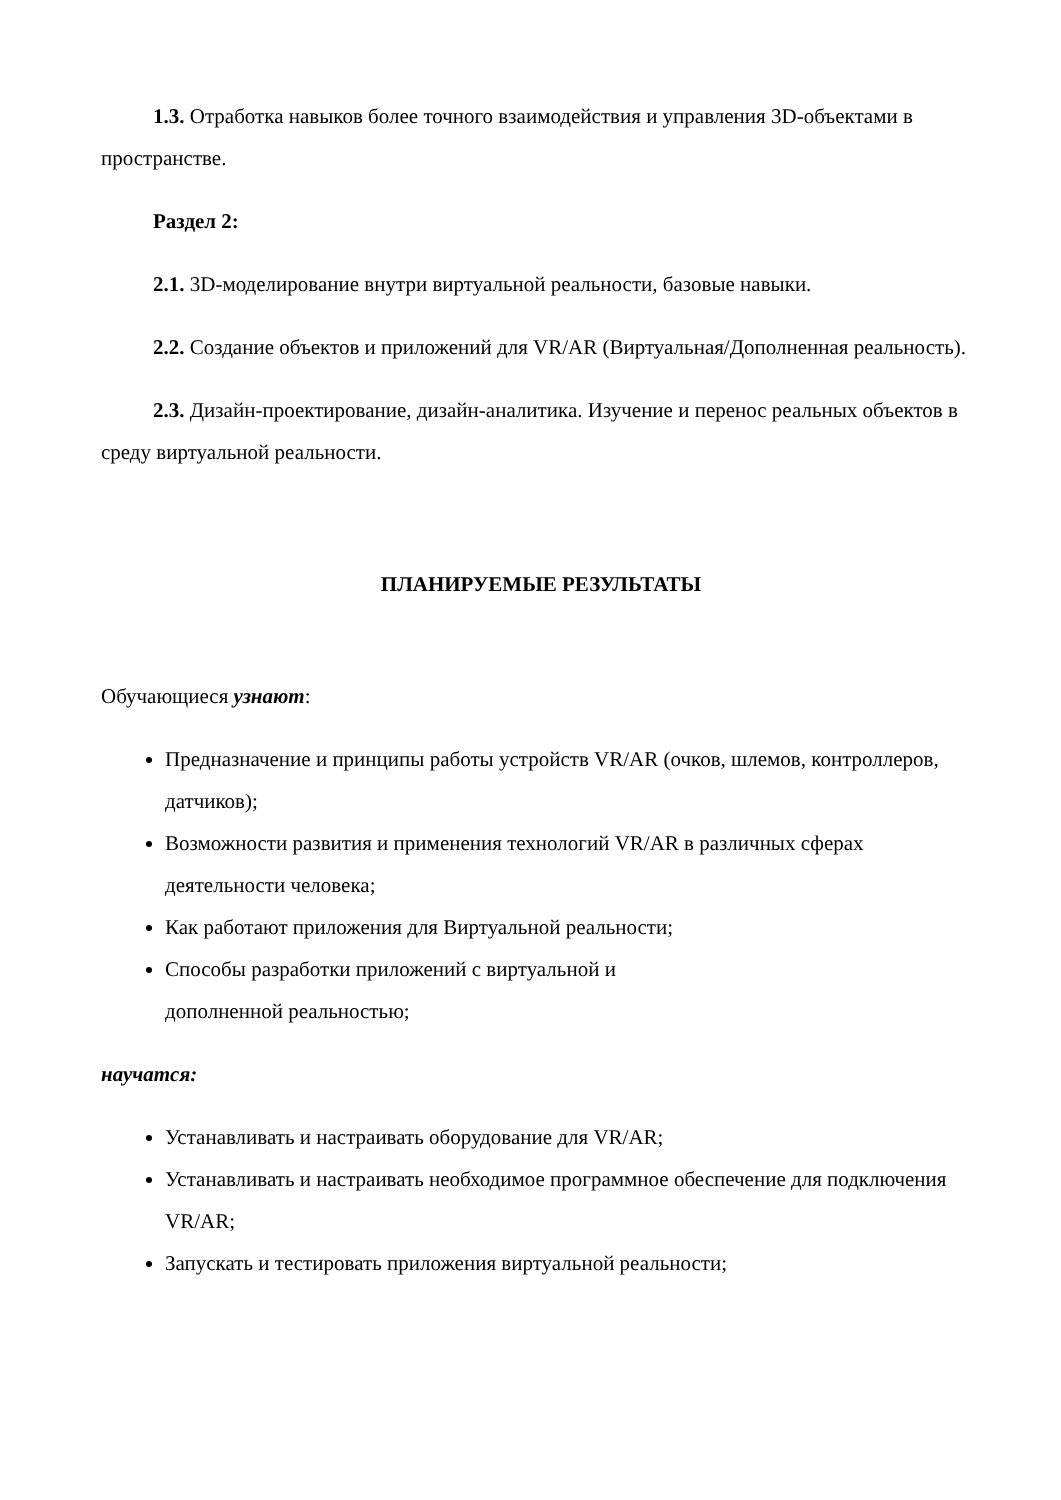1.3. Отработка навыков более точного взаимодействия и управления 3D-объектами в пространстве.
Раздел 2:
2.1. 3D-моделирование внутри виртуальной реальности, базовые навыки.
2.2. Создание объектов и приложений для VR/AR (Виртуальная/Дополненная реальность).
2.3. Дизайн-проектирование, дизайн-аналитика. Изучение и перенос реальных объектов в среду виртуальной реальности.
ПЛАНИРУЕМЫЕ РЕЗУЛЬТАТЫ
Обучающиеся узнают:
Предназначение и принципы работы устройств VR/AR (очков, шлемов, контроллеров, датчиков);
Возможности развития и применения технологий VR/AR в различных сферах деятельности человека;
Как работают приложения для Виртуальной реальности;
Способы разработки приложений с виртуальной и
дополненной реальностью;
научатся:
Устанавливать и настраивать оборудование для VR/AR;
Устанавливать и настраивать необходимое программное обеспечение для подключения VR/AR;
Запускать и тестировать приложения виртуальной реальности;